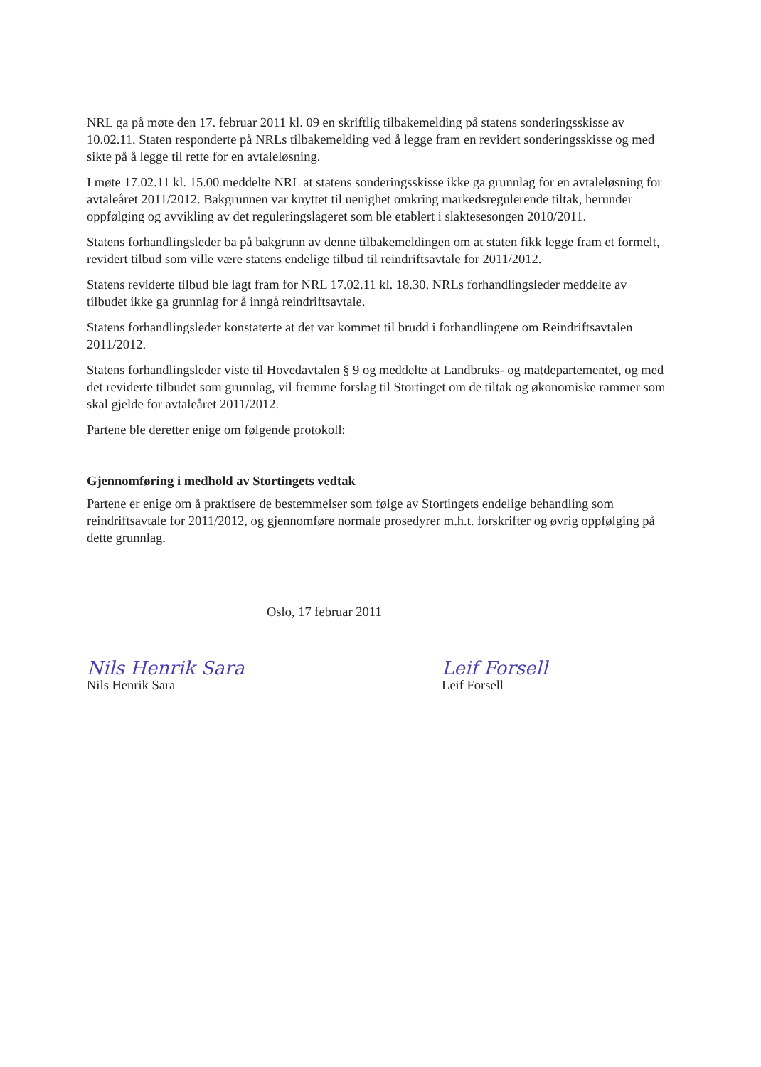NRL ga på møte den 17. februar 2011 kl. 09 en skriftlig tilbakemelding på statens sonderingsskisse av 10.02.11. Staten responderte på NRLs tilbakemelding ved å legge fram en revidert sonderingsskisse og med sikte på å legge til rette for en avtaleløsning.
I møte 17.02.11 kl. 15.00 meddelte NRL at statens sonderingsskisse ikke ga grunnlag for en avtaleløsning for avtaleåret 2011/2012. Bakgrunnen var knyttet til uenighet omkring markedsregulerende tiltak, herunder oppfølging og avvikling av det reguleringslageret som ble etablert i slaktesesongen 2010/2011.
Statens forhandlingsleder ba på bakgrunn av denne tilbakemeldingen om at staten fikk legge fram et formelt, revidert tilbud som ville være statens endelige tilbud til reindriftsavtale for 2011/2012.
Statens reviderte tilbud ble lagt fram for NRL 17.02.11 kl. 18.30. NRLs forhandlingsleder meddelte av tilbudet ikke ga grunnlag for å inngå reindriftsavtale.
Statens forhandlingsleder konstaterte at det var kommet til brudd i forhandlingene om Reindriftsavtalen 2011/2012.
Statens forhandlingsleder viste til Hovedavtalen § 9 og meddelte at Landbruks- og matdepartementet, og med det reviderte tilbudet som grunnlag, vil fremme forslag til Stortinget om de tiltak og økonomiske rammer som skal gjelde for avtaleåret 2011/2012.
Partene ble deretter enige om følgende protokoll:
Gjennomføring i medhold av Stortingets vedtak
Partene er enige om å praktisere de bestemmelser som følge av Stortingets endelige behandling som reindriftsavtale for 2011/2012, og gjennomføre normale prosedyrer m.h.t. forskrifter og øvrig oppfølging på dette grunnlag.
Oslo, 17 februar 2011
Nils Henrik Sara
Nils Henrik Sara
Leif Forsell
Leif Forsell